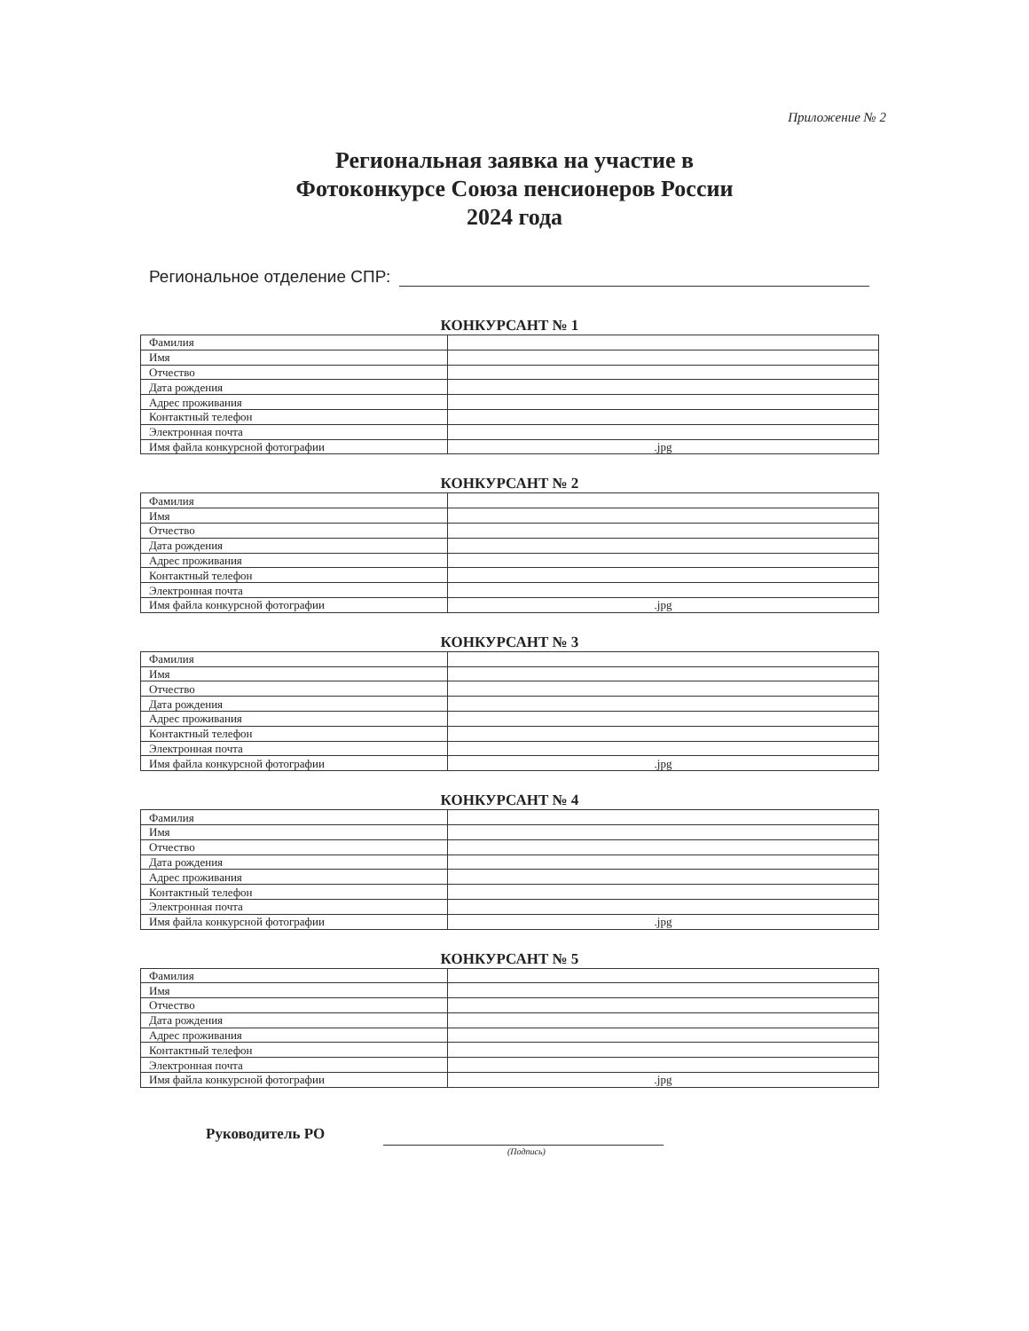Приложение № 2
Региональная заявка на участие в
Фотоконкурсе Союза пенсионеров России
2024 года
Региональное отделение СПР:
КОНКУРСАНТ № 1
| Фамилия | |
| Имя | |
| Отчество | |
| Дата рождения | |
| Адрес проживания | |
| Контактный телефон | |
| Электронная почта | |
| Имя файла конкурсной фотографии | .jpg |
КОНКУРСАНТ № 2
| Фамилия | |
| Имя | |
| Отчество | |
| Дата рождения | |
| Адрес проживания | |
| Контактный телефон | |
| Электронная почта | |
| Имя файла конкурсной фотографии | .jpg |
КОНКУРСАНТ № 3
| Фамилия | |
| Имя | |
| Отчество | |
| Дата рождения | |
| Адрес проживания | |
| Контактный телефон | |
| Электронная почта | |
| Имя файла конкурсной фотографии | .jpg |
КОНКУРСАНТ № 4
| Фамилия | |
| Имя | |
| Отчество | |
| Дата рождения | |
| Адрес проживания | |
| Контактный телефон | |
| Электронная почта | |
| Имя файла конкурсной фотографии | .jpg |
КОНКУРСАНТ № 5
| Фамилия | |
| Имя | |
| Отчество | |
| Дата рождения | |
| Адрес проживания | |
| Контактный телефон | |
| Электронная почта | |
| Имя файла конкурсной фотографии | .jpg |
Руководитель РО
(Подпись)